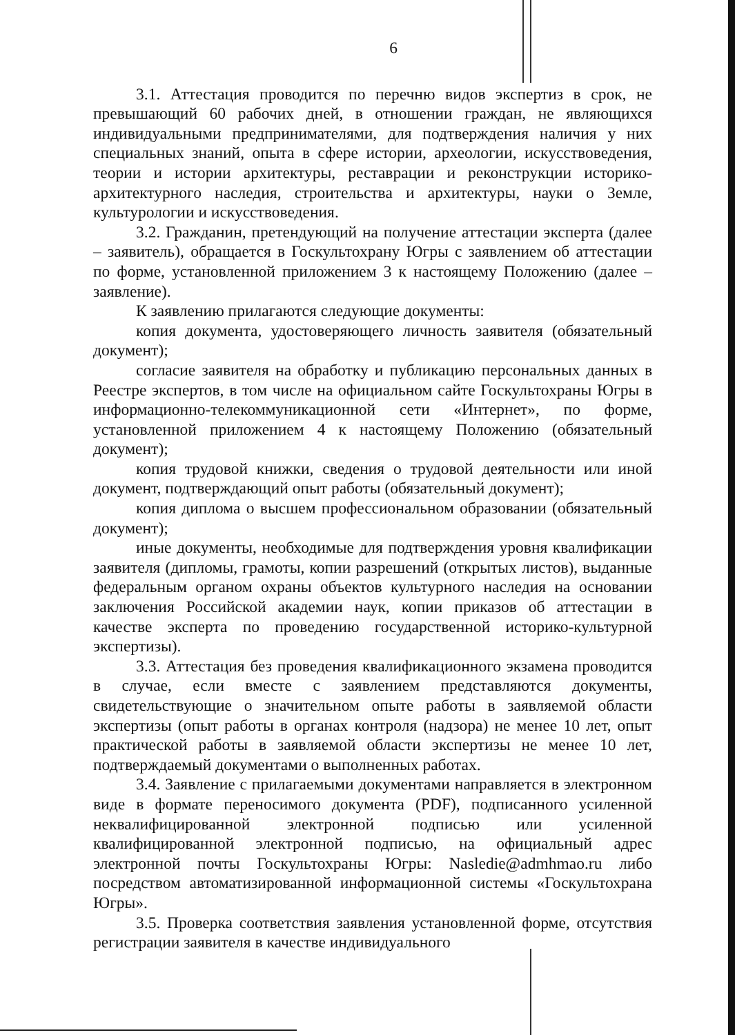6
3.1. Аттестация проводится по перечню видов экспертиз в срок, не превышающий 60 рабочих дней, в отношении граждан, не являющихся индивидуальными предпринимателями, для подтверждения наличия у них специальных знаний, опыта в сфере истории, археологии, искусствоведения, теории и истории архитектуры, реставрации и реконструкции историко-архитектурного наследия, строительства и архитектуры, науки о Земле, культурологии и искусствоведения.
3.2. Гражданин, претендующий на получение аттестации эксперта (далее – заявитель), обращается в Госкультохрану Югры с заявлением об аттестации по форме, установленной приложением 3 к настоящему Положению (далее – заявление).
К заявлению прилагаются следующие документы:
копия документа, удостоверяющего личность заявителя (обязательный документ);
согласие заявителя на обработку и публикацию персональных данных в Реестре экспертов, в том числе на официальном сайте Госкультохраны Югры в информационно-телекоммуникационной сети «Интернет», по форме, установленной приложением 4 к настоящему Положению (обязательный документ);
копия трудовой книжки, сведения о трудовой деятельности или иной документ, подтверждающий опыт работы (обязательный документ);
копия диплома о высшем профессиональном образовании (обязательный документ);
иные документы, необходимые для подтверждения уровня квалификации заявителя (дипломы, грамоты, копии разрешений (открытых листов), выданные федеральным органом охраны объектов культурного наследия на основании заключения Российской академии наук, копии приказов об аттестации в качестве эксперта по проведению государственной историко-культурной экспертизы).
3.3. Аттестация без проведения квалификационного экзамена проводится в случае, если вместе с заявлением представляются документы, свидетельствующие о значительном опыте работы в заявляемой области экспертизы (опыт работы в органах контроля (надзора) не менее 10 лет, опыт практической работы в заявляемой области экспертизы не менее 10 лет, подтверждаемый документами о выполненных работах.
3.4. Заявление с прилагаемыми документами направляется в электронном виде в формате переносимого документа (PDF), подписанного усиленной неквалифицированной электронной подписью или усиленной квалифицированной электронной подписью, на официальный адрес электронной почты Госкультохраны Югры: Nasledie@admhmao.ru либо посредством автоматизированной информационной системы «Госкультохрана Югры».
3.5. Проверка соответствия заявления установленной форме, отсутствия регистрации заявителя в качестве индивидуального